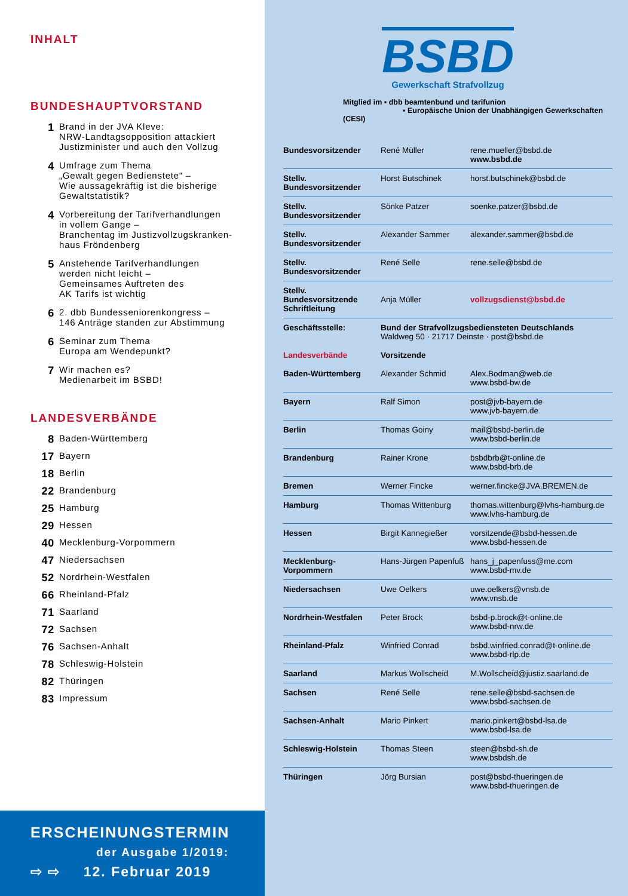INHALT
BUNDESHAUPTVORSTAND
1 Brand in der JVA Kleve:
NRW-Landtagsopposition attackiert
Justizminister und auch den Vollzug
4 Umfrage zum Thema
„Gewalt gegen Bedienstete“ –
Wie aussagekräftig ist die bisherige
Gewaltstatistik?
4 Vorbereitung der Tarifverhandlungen
in vollem Gange –
Branchentag im Justizvollzugskranken-
haus Fröndenberg
5 Anstehende Tarifverhandlungen
werden nicht leicht –
Gemeinsames Auftreten des
AK Tarifs ist wichtig
6 2. dbb Bundesseniorenkongress –
146 Anträge standen zur Abstimmung
6 Seminar zum Thema
Europa am Wendepunkt?
7 Wir machen es?
Medienarbeit im BSBD!
LANDESVERBÄNDE
8 Baden-Württemberg
17 Bayern
18 Berlin
22 Brandenburg
25 Hamburg
29 Hessen
40 Mecklenburg-Vorpommern
47 Niedersachsen
52 Nordrhein-Westfalen
66 Rheinland-Pfalz
71 Saarland
72 Sachsen
76 Sachsen-Anhalt
78 Schleswig-Holstein
82 Thüringen
83 Impressum
ERSCHEINUNGSTERMIN
der Ausgabe 1/2019:
⇨ ⇨ 12. Februar 2019
BSBD
Gewerkschaft Strafvollzug
Mitglied im ▪ dbb beamtenbund und tarifunion
▪ Europäische Union der Unabhängigen Gewerkschaften (CESI)
| Bundesvorsitzender | René Müller | rene.mueller@bsbd.de www.bsbd.de |
| Stellv. Bundesvorsitzender | Horst Butschinek | horst.butschinek@bsbd.de |
| Stellv. Bundesvorsitzender | Sönke Patzer | soenke.patzer@bsbd.de |
| Stellv. Bundesvorsitzender | Alexander Sammer | alexander.sammer@bsbd.de |
| Stellv. Bundesvorsitzender | René Selle | rene.selle@bsbd.de |
| Stellv. Bundesvorsitzende Schriftleitung | Anja Müller | vollzugsdienst@bsbd.de |
| Geschäftsstelle: | Bund der Strafvollzugsbediensteten Deutschlands Waldweg 50 · 21717 Deinste · post@bsbd.de | |
| Landesverbände | Vorsitzende | |
| Baden-Württemberg | Alexander Schmid | Alex.Bodman@web.de www.bsbd-bw.de |
| Bayern | Ralf Simon | post@jvb-bayern.de www.jvb-bayern.de |
| Berlin | Thomas Goiny | mail@bsbd-berlin.de www.bsbd-berlin.de |
| Brandenburg | Rainer Krone | bsbdbrb@t-online.de www.bsbd-brb.de |
| Bremen | Werner Fincke | werner.fincke@JVA.BREMEN.de |
| Hamburg | Thomas Wittenburg | thomas.wittenburg@lvhs-hamburg.de www.lvhs-hamburg.de |
| Hessen | Birgit Kannegießer | vorsitzende@bsbd-hessen.de www.bsbd-hessen.de |
| Mecklenburg-Vorpommern | Hans-Jürgen Papenfuß | hans_j_papenfuss@me.com www.bsbd-mv.de |
| Niedersachsen | Uwe Oelkers | uwe.oelkers@vnsb.de www.vnsb.de |
| Nordrhein-Westfalen | Peter Brock | bsbd-p.brock@t-online.de www.bsbd-nrw.de |
| Rheinland-Pfalz | Winfried Conrad | bsbd.winfried.conrad@t-online.de www.bsbd-rlp.de |
| Saarland | Markus Wollscheid | M.Wollscheid@justiz.saarland.de |
| Sachsen | René Selle | rene.selle@bsbd-sachsen.de www.bsbd-sachsen.de |
| Sachsen-Anhalt | Mario Pinkert | mario.pinkert@bsbd-lsa.de www.bsbd-lsa.de |
| Schleswig-Holstein | Thomas Steen | steen@bsbd-sh.de www.bsbdsh.de |
| Thüringen | Jörg Bursian | post@bsbd-thueringen.de www.bsbd-thueringen.de |